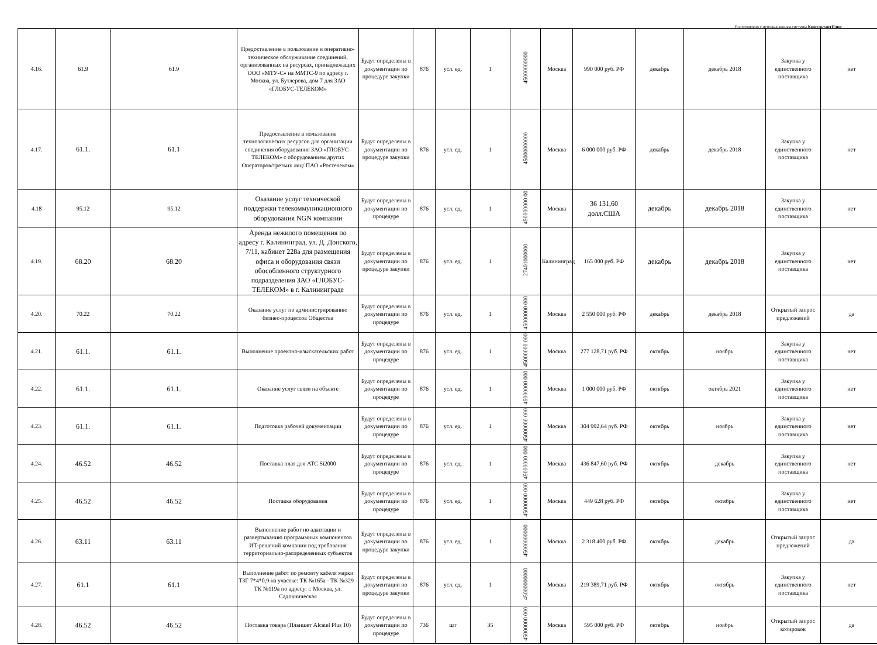Подготовлено с использованием системы КонсультантПлюс
| 4.16. | 61.9 | 61.9 | Предоставление в пользование и оперативно-техническое обслуживание соединений, организованных на ресурсах, принадлежащих ООО «МТУ-С» на ММТС-9 по адресу г. Москва, ул. Бутлерова, дом 7 для ЗАО «ГЛОБУС-ТЕЛЕКОМ» | Будут определены в документации по процедуре закупки | 876 | усл. ед. | 1 | 45000000000 | Москва | 990 000 руб. РФ | декабрь | декабрь 2018 | Закупка у единственного поставщика | нет |
| 4.17. | 61.1. | 61.1 | Предоставление в пользование технологических ресурсов для организации соединения оборудования ЗАО «ГЛОБУС-ТЕЛЕКОМ» с оборудованием других Операторов/третьих лиц/ ПАО «Ростелеком» | Будут определены в документации по процедуре закупки | 876 | усл. ед. | 1 | 45000000000 | Москва | 6 000 000 руб. РФ | декабрь | декабрь 2018 | Закупка у единственного поставщика | нет |
| 4.18 | 95.12 | 95.12 | Оказание услуг технической поддержки телекоммуникационного оборудования NGN компании | Будут определены в документации по процедуре | 876 | усл. ед. | 1 | 450000000 00 | Москва | 36 131,60 долл.США | декабрь | декабрь 2018 | Закупка у единственного поставщика | нет |
| 4.19. | 68.20 | 68.20 | Аренда нежилого помещения по адресу г. Калининград, ул. Д. Донского, 7/11, кабинет 228а для размещения офиса и оборудования связи обособленного структурного подразделения ЗАО «ГЛОБУС-ТЕЛЕКОМ» в г. Калининграде | Будут определены в документации по процедуре закупки | 876 | усл. ед. | 1 | 27401000000 | Калининград | 165 000 руб. РФ | декабрь | декабрь 2018 | Закупка у единственного поставщика | нет |
| 4.20. | 70.22 | 70.22 | Оказание услуг по администрированию бизнес-процессов Общества | Будут определены в документации по процедуре | 876 | усл. ед. | 1 | 45000000 000 | Москва | 2 550 000 руб. РФ | декабрь | декабрь 2018 | Открытый запрос предложений | да |
| 4.21. | 61.1. | 61.1. | Выполнение проектно-изыскательских работ | Будут определены в документации по процедуре | 876 | усл. ед. | 1 | 45000000 000 | Москва | 277 128,71 руб. РФ | октябрь | ноябрь | Закупка у единственного поставщика | нет |
| 4.22. | 61.1. | 61.1. | Оказание услуг связи на объекте | Будут определены в документации по процедуре | 876 | усл. ед. | 1 | 45000000 000 | Москва | 1 000 000 руб. РФ | октябрь | октябрь 2021 | Закупка у единственного поставщика | нет |
| 4.23. | 61.1. | 61.1. | Подготовка рабочей документации | Будут определены в документации по процедуре | 876 | усл. ед. | 1 | 45000000 000 | Москва | 304 992,64 руб. РФ | октябрь | ноябрь | Закупка у единственного поставщика | нет |
| 4.24. | 46.52 | 46.52 | Поставка плат для АТС Si2000 | Будут определены в документации по процедуре | 876 | усл. ед. | 1 | 45000000 000 | Москва | 436 847,60 руб. РФ | октябрь | декабрь | Закупка у единственного поставщика | нет |
| 4.25. | 46.52 | 46.52 | Поставка оборудования | Будут определены в документации по процедуре | 876 | усл. ед. | 1 | 45000000 000 | Москва | 449 628 руб. РФ | октябрь | октябрь | Закупка у единственного поставщика | нет |
| 4.26. | 63.11 | 63.11 | Выполнение работ по адаптации и развертыванию программных компонентов ИТ-решений компании под требования территориально-распределенных субъектов | Будут определены в документации по процедуре закупки | 876 | усл. ед. | 1 | 45000000000 | Москва | 2 318 400 руб. РФ | октябрь | декабрь | Открытый запрос предложений | да |
| 4.27. | 61.1 | 61.1 | Выполнение работ по ремонту кабеля марки ТЗГ 7*4*0,9 на участке: ТК №165а - ТК №329 - ТК №119а по адресу: г. Москва, ул. Садовническая | Будут определены в документации по процедуре закупки | 876 | усл. ед. | 1 | 45000000000 | Москва | 219 389,71 руб. РФ | октябрь | октябрь | Закупка у единственного поставщика | нет |
| 4.28. | 46.52 | 46.52 | Поставка товара (Планшет Alcatel Plus 10) | Будут определены в документации по процедуре | 736 | шт | 35 | 45000000 000 | Москва | 595 000 руб. РФ | октябрь | ноябрь | Открытый запрос котировок | да |